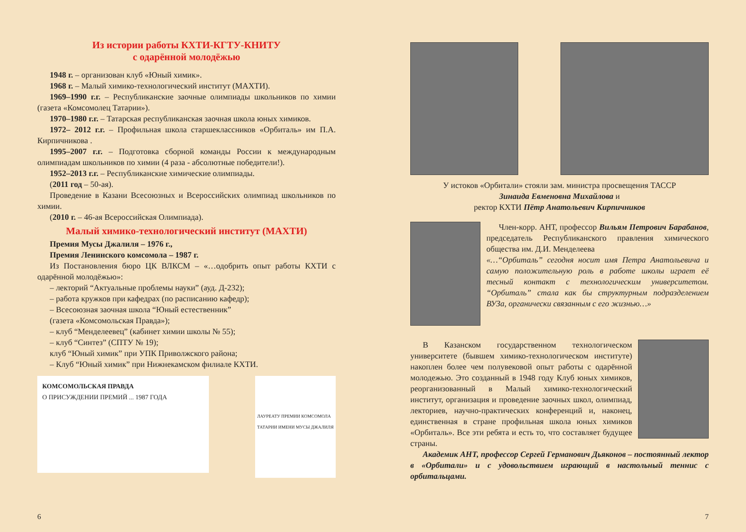Из истории работы КХТИ-КГТУ-КНИТУ
с одарённой молодёжью
1948 г. – организован клуб «Юный химик».
1968 г. – Малый химико-технологический институт (МАХТИ).
1969–1990 г.г. – Республиканские заочные олимпиады школьников по химии (газета «Комсомолец Татарии»).
1970–1980 г.г. – Татарская республиканская заочная школа юных химиков.
1972– 2012 г.г. – Профильная школа старшеклассников «Орбиталь» им П.А. Кирпичникова .
1995–2007 г.г. – Подготовка сборной команды России к международным олимпиадам школьников по химии (4 раза - абсолютные победители!).
1952–2013 г.г. – Республиканские химические олимпиады.
(2011 год – 50-ая).
Проведение в Казани Всесоюзных и Всероссийских олимпиад школьников по химии.
(2010 г. – 46-ая Всероссийская Олимпиада).
Малый химико-технологический институт (МАХТИ)
Премия Мусы Джалиля – 1976 г.,
Премия Ленинского комсомола – 1987 г.
Из Постановления бюро ЦК ВЛКСМ – «…одобрить опыт работы КХТИ с одарённой молодёжью»:
– лекторий “Актуальные проблемы науки” (ауд. Д-232);
– работа кружков при кафедрах (по расписанию кафедр);
– Всесоюзная заочная школа “Юный естественник”
(газета «Комсомольская Правда»);
– клуб “Менделеевец” (кабинет химии школы № 55);
– клуб “Синтез” (СПТУ № 19);
клуб “Юный химик” при УПК Приволжского района;
– Клуб “Юный химик” при Нижнекамском филиале КХТИ.
КОМСОМОЛЬСКАЯ ПРАВДА
О ПРИСУЖДЕНИИ ПРЕМИЙ ... 1987 ГОДА
ЛАУРЕАТУ ПРЕМИИ КОМСОМОЛА ТАТАРИИ ИМЕНИ МУСЫ ДЖАЛИЛЯ
6
У истоков «Орбитали» стояли зам. министра просвещения ТАССР
Зинаида Евменовна Михайлова и
ректор КХТИ Пётр Анатольевич Кирпичников
Член-корр. АНТ, профессор Вильям Петрович Барабанов, председатель Республиканского правления химического общества им. Д.И. Менделеева
«…“Орбиталь” сегодня носит имя Петра Анатольевича и самую положительную роль в работе школы играет её тесный контакт с технологическим университетом. “Орбиталь” стала как бы структурным подразделением ВУЗа, органически связанным с его жизнью…»
В Казанском государственном технологическом университете (бывшем химико-технологическом институте) накоплен более чем полувековой опыт работы с одарённой молодежью. Это созданный в 1948 году Клуб юных химиков, реорганизованный в Малый химико-технологический институт, организация и проведение заочных школ, олимпиад, лекториев, научно-практических конференций и, наконец, единственная в стране профильная школа юных химиков «Орбиталь». Все эти ребята и есть то, что составляет будущее страны.
Академик АНТ, профессор Сергей Германович Дьяконов – постоянный лектор в «Орбитали» и с удовольствием играющий в настольный теннис с орбитальцами.
7